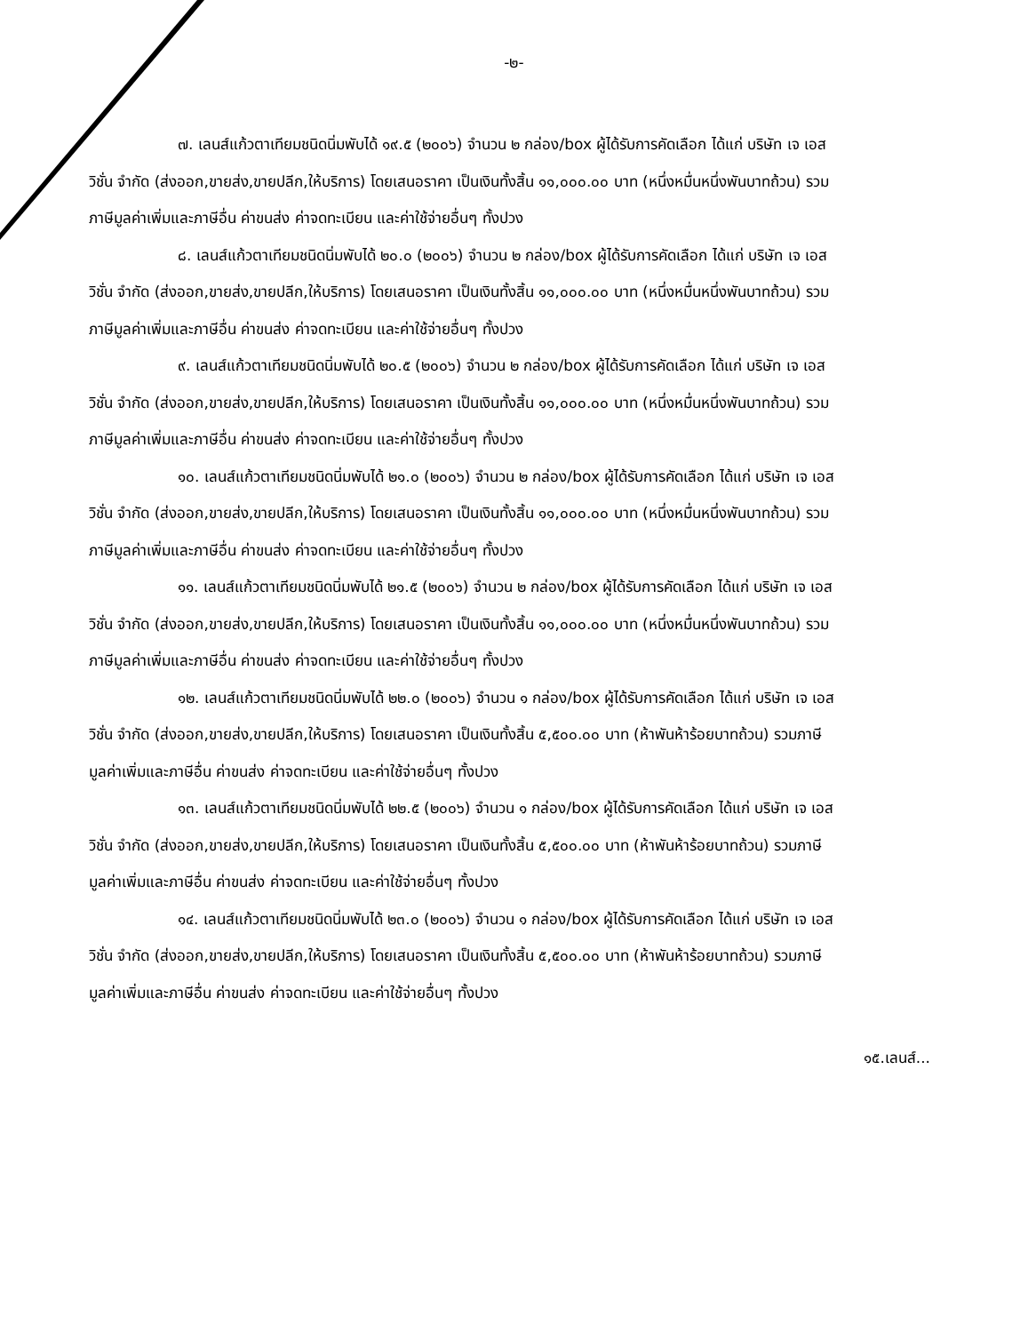-๒-
๗. เลนส์แก้วตาเทียมชนิดนิ่มพับได้ ๑๙.๕ (๒๐๐๖) จำนวน ๒ กล่อง/box ผู้ได้รับการคัดเลือก ได้แก่ บริษัท เจ เอส วิชั่น จำกัด (ส่งออก,ขายส่ง,ขายปลีก,ให้บริการ) โดยเสนอราคา เป็นเงินทั้งสิ้น ๑๑,๐๐๐.๐๐ บาท (หนึ่งหมื่นหนึ่งพันบาทถ้วน) รวมภาษีมูลค่าเพิ่มและภาษีอื่น ค่าขนส่ง ค่าจดทะเบียน และค่าใช้จ่ายอื่นๆ ทั้งปวง
๘. เลนส์แก้วตาเทียมชนิดนิ่มพับได้ ๒๐.๐ (๒๐๐๖) จำนวน ๒ กล่อง/box ผู้ได้รับการคัดเลือก ได้แก่ บริษัท เจ เอส วิชั่น จำกัด (ส่งออก,ขายส่ง,ขายปลีก,ให้บริการ) โดยเสนอราคา เป็นเงินทั้งสิ้น ๑๑,๐๐๐.๐๐ บาท (หนึ่งหมื่นหนึ่งพันบาทถ้วน) รวมภาษีมูลค่าเพิ่มและภาษีอื่น ค่าขนส่ง ค่าจดทะเบียน และค่าใช้จ่ายอื่นๆ ทั้งปวง
๙. เลนส์แก้วตาเทียมชนิดนิ่มพับได้ ๒๐.๕ (๒๐๐๖) จำนวน ๒ กล่อง/box ผู้ได้รับการคัดเลือก ได้แก่ บริษัท เจ เอส วิชั่น จำกัด (ส่งออก,ขายส่ง,ขายปลีก,ให้บริการ) โดยเสนอราคา เป็นเงินทั้งสิ้น ๑๑,๐๐๐.๐๐ บาท (หนึ่งหมื่นหนึ่งพันบาทถ้วน) รวมภาษีมูลค่าเพิ่มและภาษีอื่น ค่าขนส่ง ค่าจดทะเบียน และค่าใช้จ่ายอื่นๆ ทั้งปวง
๑๐. เลนส์แก้วตาเทียมชนิดนิ่มพับได้ ๒๑.๐ (๒๐๐๖) จำนวน ๒ กล่อง/box ผู้ได้รับการคัดเลือก ได้แก่ บริษัท เจ เอส วิชั่น จำกัด (ส่งออก,ขายส่ง,ขายปลีก,ให้บริการ) โดยเสนอราคา เป็นเงินทั้งสิ้น ๑๑,๐๐๐.๐๐ บาท (หนึ่งหมื่นหนึ่งพันบาทถ้วน) รวมภาษีมูลค่าเพิ่มและภาษีอื่น ค่าขนส่ง ค่าจดทะเบียน และค่าใช้จ่ายอื่นๆ ทั้งปวง
๑๑. เลนส์แก้วตาเทียมชนิดนิ่มพับได้ ๒๑.๕ (๒๐๐๖) จำนวน ๒ กล่อง/box ผู้ได้รับการคัดเลือก ได้แก่ บริษัท เจ เอส วิชั่น จำกัด (ส่งออก,ขายส่ง,ขายปลีก,ให้บริการ) โดยเสนอราคา เป็นเงินทั้งสิ้น ๑๑,๐๐๐.๐๐ บาท (หนึ่งหมื่นหนึ่งพันบาทถ้วน) รวมภาษีมูลค่าเพิ่มและภาษีอื่น ค่าขนส่ง ค่าจดทะเบียน และค่าใช้จ่ายอื่นๆ ทั้งปวง
๑๒. เลนส์แก้วตาเทียมชนิดนิ่มพับได้ ๒๒.๐ (๒๐๐๖) จำนวน ๑ กล่อง/box ผู้ได้รับการคัดเลือก ได้แก่ บริษัท เจ เอส วิชั่น จำกัด (ส่งออก,ขายส่ง,ขายปลีก,ให้บริการ) โดยเสนอราคา เป็นเงินทั้งสิ้น ๕,๕๐๐.๐๐ บาท (ห้าพันห้าร้อยบาทถ้วน) รวมภาษีมูลค่าเพิ่มและภาษีอื่น ค่าขนส่ง ค่าจดทะเบียน และค่าใช้จ่ายอื่นๆ ทั้งปวง
๑๓. เลนส์แก้วตาเทียมชนิดนิ่มพับได้ ๒๒.๕ (๒๐๐๖) จำนวน ๑ กล่อง/box ผู้ได้รับการคัดเลือก ได้แก่ บริษัท เจ เอส วิชั่น จำกัด (ส่งออก,ขายส่ง,ขายปลีก,ให้บริการ) โดยเสนอราคา เป็นเงินทั้งสิ้น ๕,๕๐๐.๐๐ บาท (ห้าพันห้าร้อยบาทถ้วน) รวมภาษีมูลค่าเพิ่มและภาษีอื่น ค่าขนส่ง ค่าจดทะเบียน และค่าใช้จ่ายอื่นๆ ทั้งปวง
๑๔. เลนส์แก้วตาเทียมชนิดนิ่มพับได้ ๒๓.๐ (๒๐๐๖) จำนวน ๑ กล่อง/box ผู้ได้รับการคัดเลือก ได้แก่ บริษัท เจ เอส วิชั่น จำกัด (ส่งออก,ขายส่ง,ขายปลีก,ให้บริการ) โดยเสนอราคา เป็นเงินทั้งสิ้น ๕,๕๐๐.๐๐ บาท (ห้าพันห้าร้อยบาทถ้วน) รวมภาษีมูลค่าเพิ่มและภาษีอื่น ค่าขนส่ง ค่าจดทะเบียน และค่าใช้จ่ายอื่นๆ ทั้งปวง
๑๕.เลนส์...